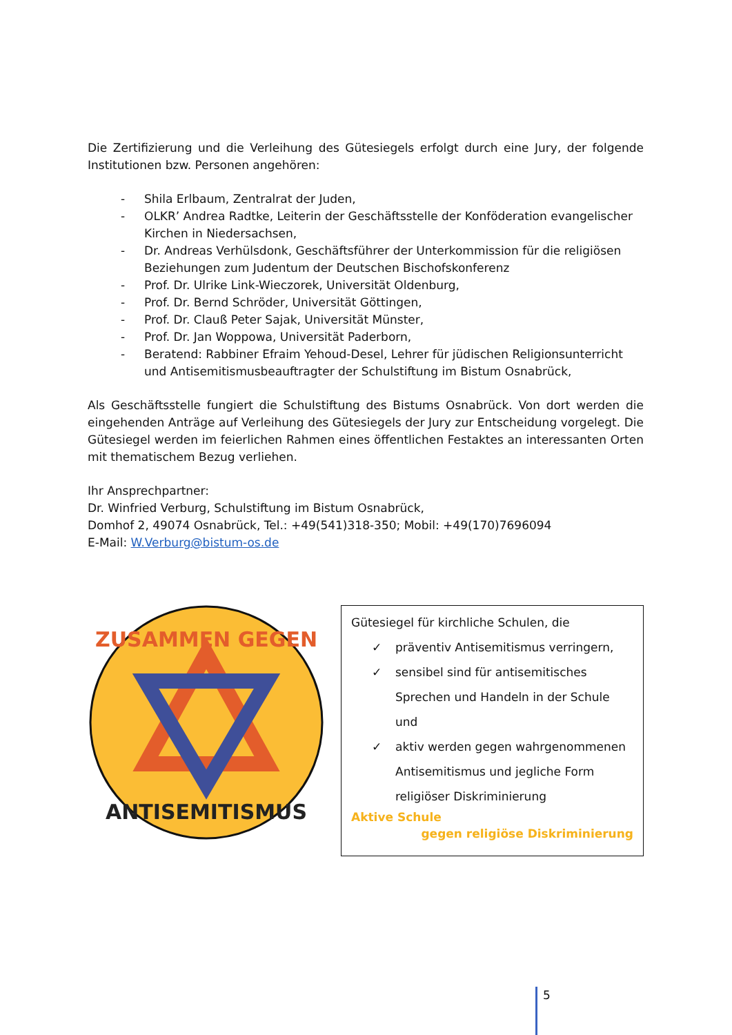Die Zertifizierung und die Verleihung des Gütesiegels erfolgt durch eine Jury, der folgende Institutionen bzw. Personen angehören:
- Shila Erlbaum, Zentralrat der Juden,
- OLKR’ Andrea Radtke, Leiterin der Geschäftsstelle der Konföderation evangelischer Kirchen in Niedersachsen,
- Dr. Andreas Verhülsdonk, Geschäftsführer der Unterkommission für die religiösen Beziehungen zum Judentum der Deutschen Bischofskonferenz
- Prof. Dr. Ulrike Link-Wieczorek, Universität Oldenburg,
- Prof. Dr. Bernd Schröder, Universität Göttingen,
- Prof. Dr. Clauß Peter Sajak, Universität Münster,
- Prof. Dr. Jan Woppowa, Universität Paderborn,
- Beratend: Rabbiner Efraim Yehoud-Desel, Lehrer für jüdischen Religionsunterricht und Antisemitismusbeauftragter der Schulstiftung im Bistum Osnabrück,
Als Geschäftsstelle fungiert die Schulstiftung des Bistums Osnabrück. Von dort werden die eingehenden Anträge auf Verleihung des Gütesiegels der Jury zur Entscheidung vorgelegt. Die Gütesiegel werden im feierlichen Rahmen eines öffentlichen Festaktes an interessanten Orten mit thematischem Bezug verliehen.
Ihr Ansprechpartner:
Dr. Winfried Verburg, Schulstiftung im Bistum Osnabrück,
Domhof 2, 49074 Osnabrück, Tel.: +49(541)318-350; Mobil: +49(170)7696094
E-Mail: W.Verburg@bistum-os.de
ZUSAMMEN GEGEN
ANTISEMITISMUS
Gütesiegel für kirchliche Schulen, die
✓ präventiv Antisemitismus verringern,
✓ sensibel sind für antisemitisches Sprechen und Handeln in der Schule und
✓ aktiv werden gegen wahrgenommenen Antisemitismus und jegliche Form religiöser Diskriminierung
Aktive Schule
gegen religiöse Diskriminierung
5